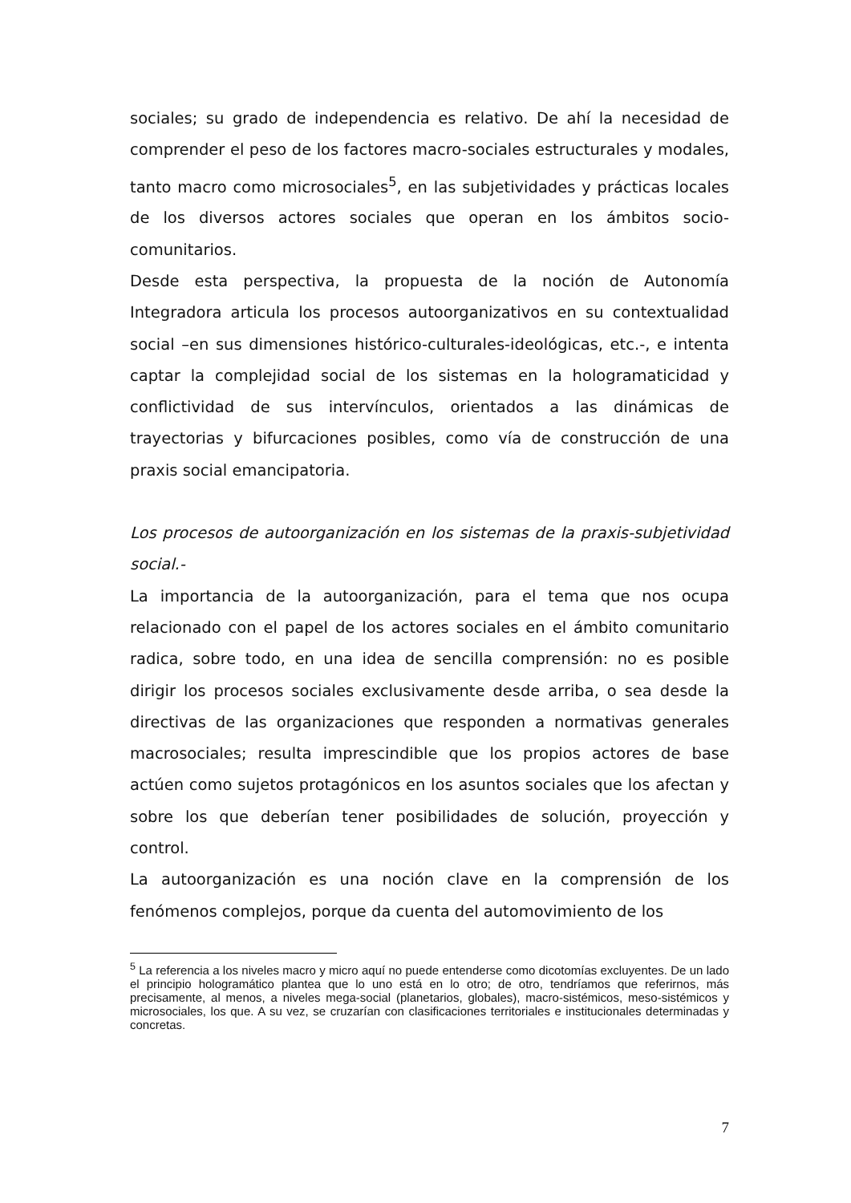sociales; su grado de independencia es relativo. De ahí la necesidad de comprender el peso de los factores macro-sociales estructurales y modales, tanto macro como microsociales<sup>5</sup>, en las subjetividades y prácticas locales de los diversos actores sociales que operan en los ámbitos socio-comunitarios.
Desde esta perspectiva, la propuesta de la noción de Autonomía Integradora articula los procesos autoorganizativos en su contextualidad social –en sus dimensiones histórico-culturales-ideológicas, etc.-, e intenta captar la complejidad social de los sistemas en la hologramaticidad y conflictividad de sus intervínculos, orientados a las dinámicas de trayectorias y bifurcaciones posibles, como vía de construcción de una praxis social emancipatoria.
Los procesos de autoorganización en los sistemas de la praxis-subjetividad social.-
La importancia de la autoorganización, para el tema que nos ocupa relacionado con el papel de los actores sociales en el ámbito comunitario radica, sobre todo, en una idea de sencilla comprensión: no es posible dirigir los procesos sociales exclusivamente desde arriba, o sea desde la directivas de las organizaciones que responden a normativas generales macrosociales; resulta imprescindible que los propios actores de base actúen como sujetos protagónicos en los asuntos sociales que los afectan y sobre los que deberían tener posibilidades de solución, proyección y control.
La autoorganización es una noción clave en la comprensión de los fenómenos complejos, porque da cuenta del automovimiento de los
<sup>5</sup> La referencia a los niveles macro y micro aquí no puede entenderse como dicotomías excluyentes. De un lado el principio hologramático plantea que lo uno está en lo otro; de otro, tendríamos que referirnos, más precisamente, al menos, a niveles mega-social (planetarios, globales), macro-sistémicos, meso-sistémicos y microsociales, los que. A su vez, se cruzarían con clasificaciones territoriales e institucionales determinadas y concretas.
7